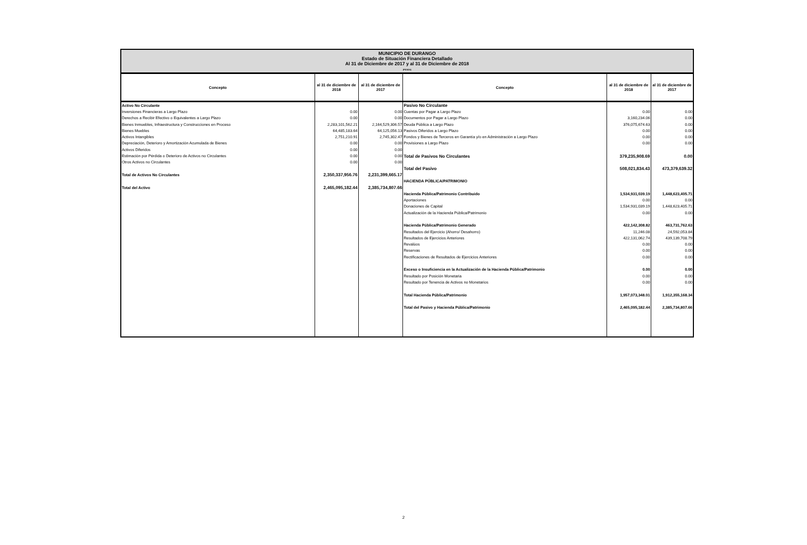MUNICIPIO DE DURANGO
Estado de Situación Financiera Detallado
Al 31 de Diciembre de 2017 y al 31 de Diciembre de 2018
(PESOS)
| Concepto | al 31 de diciembre de 2018 | al 31 de diciembre de 2017 | Concepto | al 31 de diciembre de 2018 | al 31 de diciembre de 2017 |
| --- | --- | --- | --- | --- | --- |
| Activo No Circulante | | | Pasivo No Circulante | | |
| Inversiones Financieras a Largo Plazo | 0.00 | 0.00 | Cuentas por Pagar a Largo Plazo | 0.00 | 0.00 |
| Derechos a Recibir Efectivo o Equivalentes a Largo Plazo | 0.00 | 0.00 | Documentos por Pagar a Largo Plazo | 3,160,234.06 | 0.00 |
| Bienes Inmuebles, Infraestructura y Construcciones en Proceso | 2,283,101,562.21 | 2,164,529,306.57 | Deuda Pública a Largo Plazo | 376,075,674.63 | 0.00 |
| Bienes Muebles | 64,485,183.64 | 64,125,056.13 | Pasivos Diferidos a Largo Plazo | 0.00 | 0.00 |
| Activos Intangibles | 2,751,210.91 | 2,745,302.47 | Fondos y Bienes de Terceros en Garantía y/o en Administración a Largo Plazo | 0.00 | 0.00 |
| Depreciación, Deterioro y Amortización Acumulada de Bienes | 0.00 | 0.00 | Provisiones a Largo Plazo | 0.00 | 0.00 |
| Activos Diferidos | 0.00 | 0.00 | | | |
| Estimación por Pérdida o Deterioro de Activos no Circulantes | 0.00 | 0.00 | Total de Pasivos No Circulantes | 379,235,908.69 | 0.00 |
| Otros Activos no Circulantes | 0.00 | 0.00 | | | |
| | | | Total del Pasivo | 508,021,834.43 | 473,379,639.32 |
| Total de Activos No Circulantes | 2,350,337,956.76 | 2,231,399,665.17 | | | |
| | | | HACIENDA PÚBLICA/PATRIMONIO | | |
| Total del Activo | 2,465,095,182.44 | 2,385,734,807.66 | | | |
| | | | Hacienda Pública/Patrimonio Contribuido | 1,534,931,039.19 | 1,448,623,405.71 |
| | | | Aportaciones | 0.00 | 0.00 |
| | | | Donaciones de Capital | 1,534,931,039.19 | 1,448,623,405.71 |
| | | | Actualización de la Hacienda Pública/Patrimonio | 0.00 | 0.00 |
| | | | Hacienda Pública/Patrimonio Generado | 422,142,308.82 | 463,731,762.63 |
| | | | Resultados del Ejercicio (Ahorro/ Desahorro) | 11,246.08 | 24,592,053.84 |
| | | | Resultados de Ejercicios Anteriores | 422,131,062.74 | 439,139,708.79 |
| | | | Revalúos | 0.00 | 0.00 |
| | | | Reservas | 0.00 | 0.00 |
| | | | Rectificaciones de Resultados de Ejercicios Anteriores | 0.00 | 0.00 |
| | | | Exceso o Insuficiencia en la Actualización de la Hacienda Pública/Patrimonio | 0.00 | 0.00 |
| | | | Resultado por Posición Monetaria | 0.00 | 0.00 |
| | | | Resultado por Tenencia de Activos no Monetarios | 0.00 | 0.00 |
| | | | Total Hacienda Pública/Patrimonio | 1,957,073,348.01 | 1,912,355,168.34 |
| | | | Total del Pasivo y Hacienda Pública/Patrimonio | 2,465,095,182.44 | 2,385,734,807.66 |
2